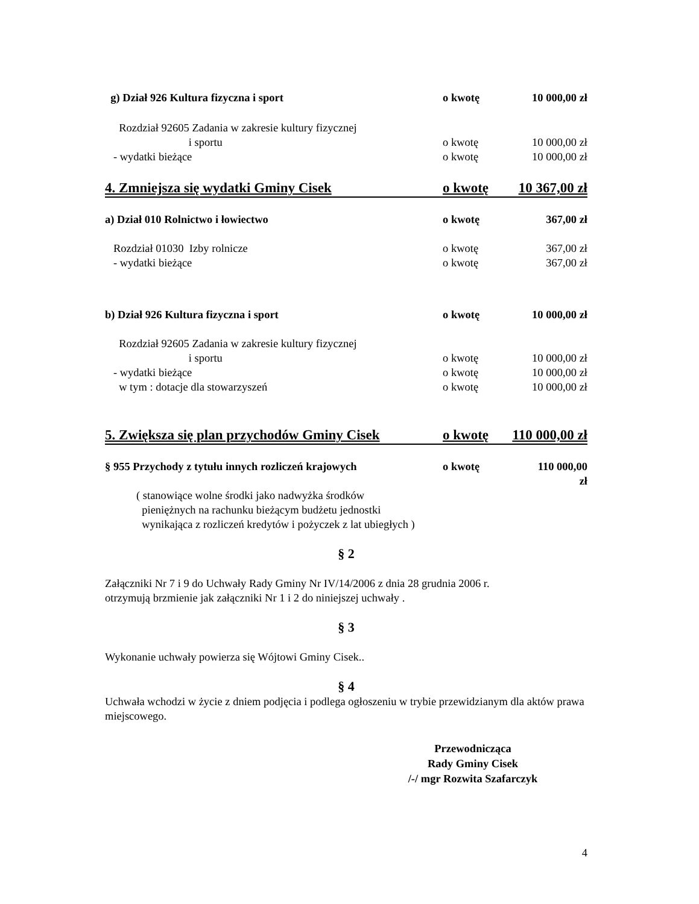g) Dział 926 Kultura fizyczna i sport o kwotę 10 000,00 zł
Rozdział 92605 Zadania w zakresie kultury fizycznej
i sportu o kwotę 10 000,00 zł
- wydatki bieżące o kwotę 10 000,00 zł
4. Zmniejsza się wydatki Gminy Cisek o kwotę 10 367,00 zł
a) Dział 010 Rolnictwo i łowiectwo o kwotę 367,00 zł
Rozdział 01030 Izby rolnicze o kwotę 367,00 zł
- wydatki bieżące o kwotę 367,00 zł
b) Dział 926 Kultura fizyczna i sport o kwotę 10 000,00 zł
Rozdział 92605 Zadania w zakresie kultury fizycznej
i sportu o kwotę 10 000,00 zł
- wydatki bieżące o kwotę 10 000,00 zł
w tym : dotacje dla stowarzyszeń o kwotę 10 000,00 zł
5. Zwiększa się plan przychodów Gminy Cisek o kwotę 110 000,00 zł
§ 955 Przychody z tytułu innych rozliczeń krajowych o kwotę 110 000,00 zł
( stanowiące wolne środki jako nadwyżka środków
pieniężnych na rachunku bieżącym budżetu jednostki
wynikająca z rozliczeń kredytów i pożyczek z lat ubiegłych )
§ 2
Załączniki Nr 7 i 9 do Uchwały Rady Gminy Nr IV/14/2006 z dnia 28 grudnia 2006 r.
otrzymują brzmienie jak załączniki Nr 1 i 2 do niniejszej uchwały .
§ 3
Wykonanie uchwały powierza się Wójtowi Gminy Cisek..
§ 4
Uchwała wchodzi w życie z dniem podjęcia i podlega ogłoszeniu w trybie przewidzianym dla aktów prawa miejscowego.
Przewodnicząca
Rady Gminy Cisek
/-/ mgr Rozwita Szafarczyk
4